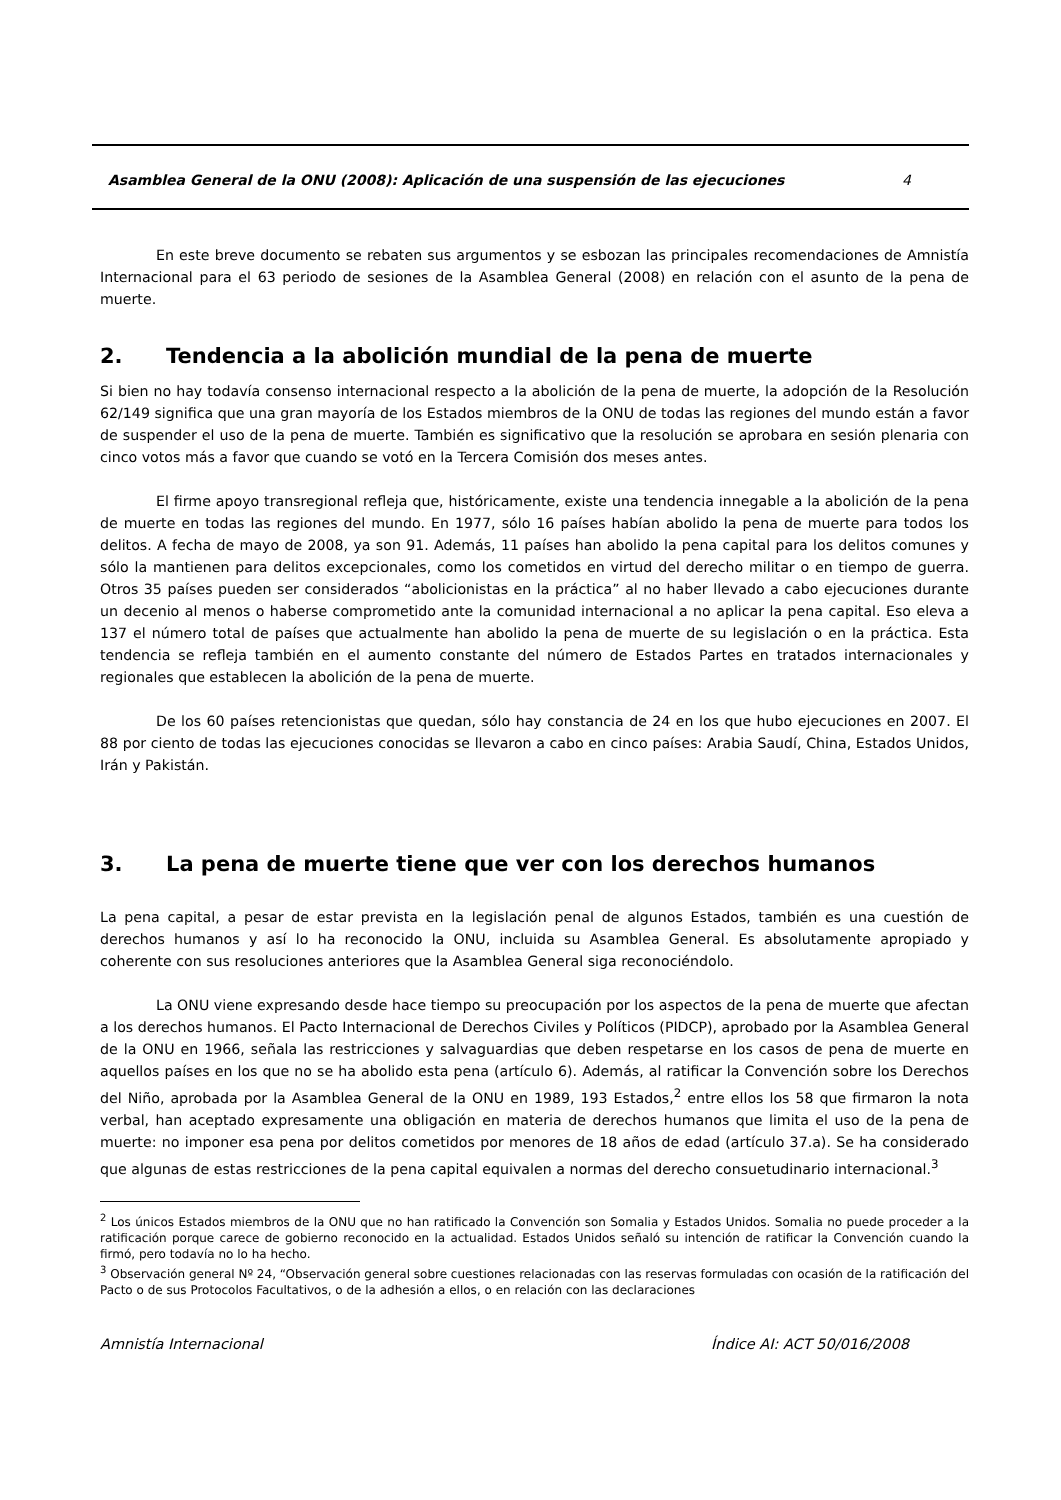Asamblea General de la ONU (2008): Aplicación de una suspensión de las ejecuciones 4
En este breve documento se rebaten sus argumentos y se esbozan las principales recomendaciones de Amnistía Internacional para el 63 periodo de sesiones de la Asamblea General (2008) en relación con el asunto de la pena de muerte.
2. Tendencia a la abolición mundial de la pena de muerte
Si bien no hay todavía consenso internacional respecto a la abolición de la pena de muerte, la adopción de la Resolución 62/149 significa que una gran mayoría de los Estados miembros de la ONU de todas las regiones del mundo están a favor de suspender el uso de la pena de muerte. También es significativo que la resolución se aprobara en sesión plenaria con cinco votos más a favor que cuando se votó en la Tercera Comisión dos meses antes.
El firme apoyo transregional refleja que, históricamente, existe una tendencia innegable a la abolición de la pena de muerte en todas las regiones del mundo. En 1977, sólo 16 países habían abolido la pena de muerte para todos los delitos. A fecha de mayo de 2008, ya son 91. Además, 11 países han abolido la pena capital para los delitos comunes y sólo la mantienen para delitos excepcionales, como los cometidos en virtud del derecho militar o en tiempo de guerra. Otros 35 países pueden ser considerados “abolicionistas en la práctica” al no haber llevado a cabo ejecuciones durante un decenio al menos o haberse comprometido ante la comunidad internacional a no aplicar la pena capital. Eso eleva a 137 el número total de países que actualmente han abolido la pena de muerte de su legislación o en la práctica. Esta tendencia se refleja también en el aumento constante del número de Estados Partes en tratados internacionales y regionales que establecen la abolición de la pena de muerte.
De los 60 países retencionistas que quedan, sólo hay constancia de 24 en los que hubo ejecuciones en 2007. El 88 por ciento de todas las ejecuciones conocidas se llevaron a cabo en cinco países: Arabia Saudí, China, Estados Unidos, Irán y Pakistán.
3. La pena de muerte tiene que ver con los derechos humanos
La pena capital, a pesar de estar prevista en la legislación penal de algunos Estados, también es una cuestión de derechos humanos y así lo ha reconocido la ONU, incluida su Asamblea General. Es absolutamente apropiado y coherente con sus resoluciones anteriores que la Asamblea General siga reconociéndolo.
La ONU viene expresando desde hace tiempo su preocupación por los aspectos de la pena de muerte que afectan a los derechos humanos. El Pacto Internacional de Derechos Civiles y Políticos (PIDCP), aprobado por la Asamblea General de la ONU en 1966, señala las restricciones y salvaguardias que deben respetarse en los casos de pena de muerte en aquellos países en los que no se ha abolido esta pena (artículo 6). Además, al ratificar la Convención sobre los Derechos del Niño, aprobada por la Asamblea General de la ONU en 1989, 193 Estados,<sup>2</sup> entre ellos los 58 que firmaron la nota verbal, han aceptado expresamente una obligación en materia de derechos humanos que limita el uso de la pena de muerte: no imponer esa pena por delitos cometidos por menores de 18 años de edad (artículo 37.a). Se ha considerado que algunas de estas restricciones de la pena capital equivalen a normas del derecho consuetudinario internacional.<sup>3</sup>
<sup>2</sup> Los únicos Estados miembros de la ONU que no han ratificado la Convención son Somalia y Estados Unidos. Somalia no puede proceder a la ratificación porque carece de gobierno reconocido en la actualidad. Estados Unidos señaló su intención de ratificar la Convención cuando la firmó, pero todavía no lo ha hecho.
<sup>3</sup> Observación general Nº 24, “Observación general sobre cuestiones relacionadas con las reservas formuladas con ocasión de la ratificación del Pacto o de sus Protocolos Facultativos, o de la adhesión a ellos, o en relación con las declaraciones
Amnistía Internacional Índice AI: ACT 50/016/2008